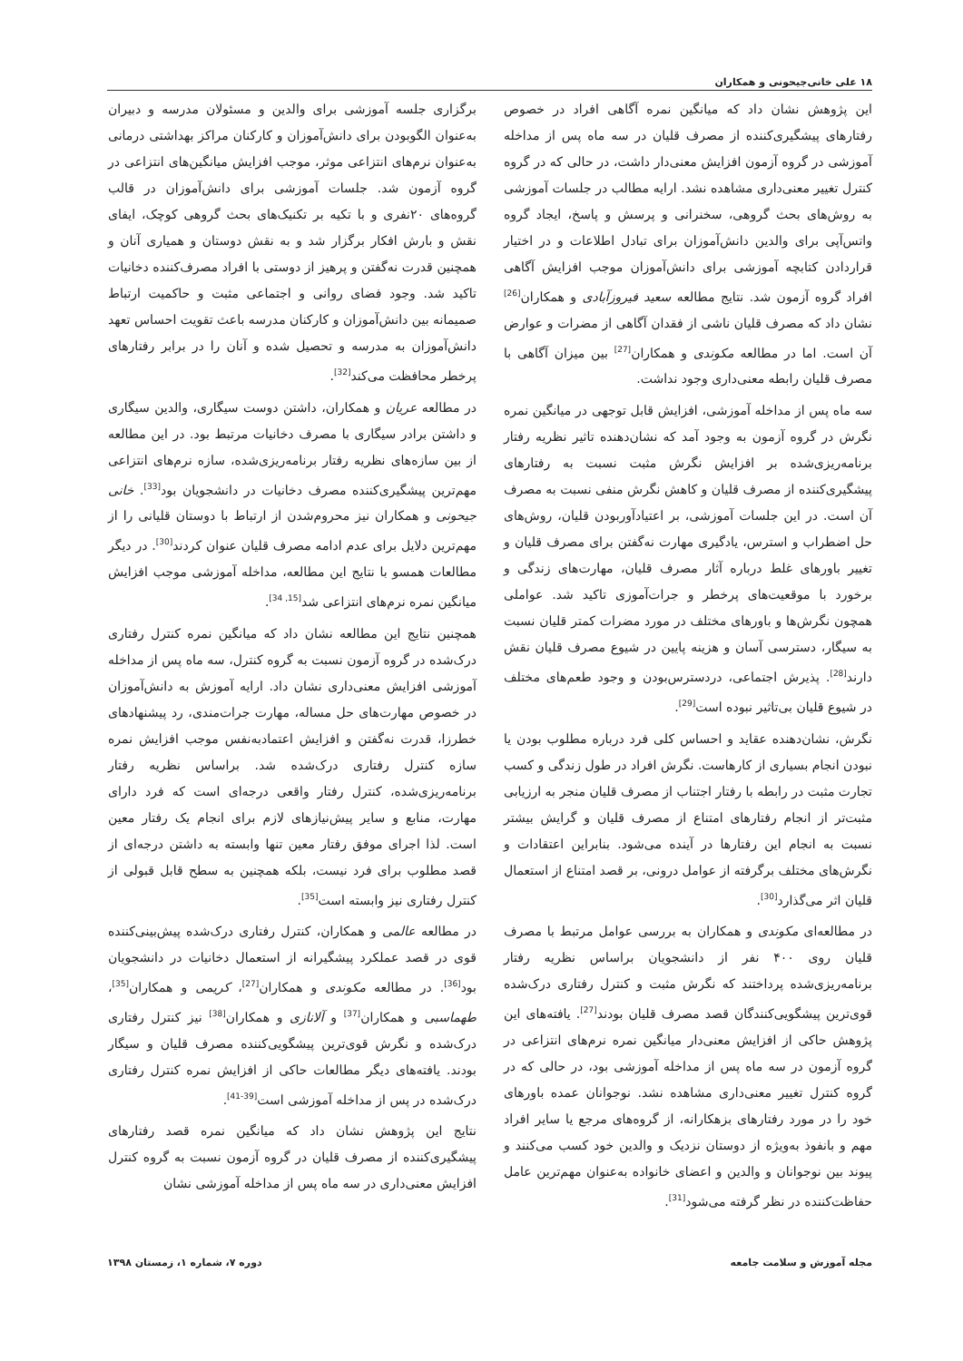۱۸ علی خانی‌جیحونی و همکاران
این پژوهش نشان داد که میانگین نمره آگاهی افراد در خصوص رفتارهای پیشگیری‌کننده از مصرف قلیان در سه ماه پس از مداخله آموزشی در گروه آزمون افزایش معنی‌دار داشت، در حالی که در گروه کنترل تغییر معنی‌داری مشاهده نشد. ارایه مطالب در جلسات آموزشی به روش‌های بحث گروهی، سخنرانی و پرسش و پاسخ، ایجاد گروه واتس‌آپی برای والدین دانش‌آموزان برای تبادل اطلاعات و در اختیار قراردادن کتابچه آموزشی برای دانش‌آموزان موجب افزایش آگاهی افراد گروه آزمون شد. نتایج مطالعه سعید فیروزآبادی و همکاران<sup>[26]</sup> نشان داد که مصرف قلیان ناشی از فقدان آگاهی از مضرات و عوارض آن است. اما در مطالعه مکوندی و همکاران<sup>[27]</sup> بین میزان آگاهی با مصرف قلیان رابطه معنی‌داری وجود نداشت.
سه ماه پس از مداخله آموزشی، افزایش قابل توجهی در میانگین نمره نگرش در گروه آزمون به وجود آمد که نشان‌دهنده تاثیر نظریه رفتار برنامه‌ریزی‌شده بر افزایش نگرش مثبت نسبت به رفتارهای پیشگیری‌کننده از مصرف قلیان و کاهش نگرش منفی نسبت به مصرف آن است. در این جلسات آموزشی، بر اعتیادآوربودن قلیان، روش‌های حل اضطراب و استرس، یادگیری مهارت نه‌گفتن برای مصرف قلیان و تغییر باورهای غلط درباره آثار مصرف قلیان، مهارت‌های زندگی و برخورد با موقعیت‌های پرخطر و جرات‌آموزی تاکید شد. عواملی همچون نگرش‌ها و باورهای مختلف در مورد مضرات کمتر قلیان نسبت به سیگار، دسترسی آسان و هزینه پایین در شیوع مصرف قلیان نقش دارند<sup>[28]</sup>. پذیرش اجتماعی، دردسترس‌بودن و وجود طعم‌های مختلف در شیوع قلیان بی‌تاثیر نبوده است<sup>[29]</sup>.
نگرش، نشان‌دهنده عقاید و احساس کلی فرد درباره مطلوب بودن یا نبودن انجام بسیاری از کارهاست. نگرش افراد در طول زندگی و کسب تجارت مثبت در رابطه با رفتار اجتناب از مصرف قلیان منجر به ارزیابی مثبت‌تر از انجام رفتارهای امتناع از مصرف قلیان و گرایش بیشتر نسبت به انجام این رفتارها در آینده می‌شود. بنابراین اعتقادات و نگرش‌های مختلف برگرفته از عوامل درونی، بر قصد امتناع از استعمال قلیان اثر می‌گذارد<sup>[30]</sup>.
در مطالعه‌ای مکوندی و همکاران به بررسی عوامل مرتبط با مصرف قلیان روی ۴۰۰ نفر از دانشجویان براساس نظریه رفتار برنامه‌ریزی‌شده پرداختند که نگرش مثبت و کنترل رفتاری درک‌شده قوی‌ترین پیشگویی‌کنندگان قصد مصرف قلیان بودند<sup>[27]</sup>. یافته‌های این پژوهش حاکی از افزایش معنی‌دار میانگین نمره نرم‌های انتزاعی در گروه آزمون در سه ماه پس از مداخله آموزشی بود، در حالی که در گروه کنترل تغییر معنی‌داری مشاهده نشد. نوجوانان عمده باورهای خود را در مورد رفتارهای بزهکارانه، از گروه‌های مرجع یا سایر افراد مهم و بانفوذ به‌ویژه از دوستان نزدیک و والدین خود کسب می‌کنند و پیوند بین نوجوانان و والدین و اعضای خانواده به‌عنوان مهم‌ترین عامل حفاظت‌کننده در نظر گرفته می‌شود<sup>[31]</sup>.
برگزاری جلسه آموزشی برای والدین و مسئولان مدرسه و دبیران به‌عنوان الگوبودن برای دانش‌آموزان و کارکنان مراکز بهداشتی درمانی به‌عنوان نرم‌های انتزاعی موثر، موجب افزایش میانگین‌های انتزاعی در گروه آزمون شد. جلسات آموزشی برای دانش‌آموزان در قالب گروه‌های ۲۰نفری و با تکیه بر تکنیک‌های بحث گروهی کوچک، ایفای نقش و بارش افکار برگزار شد و به نقش دوستان و همیاری آنان و همچنین قدرت نه‌گفتن و پرهیز از دوستی با افراد مصرف‌کننده دخانیات تاکید شد. وجود فضای روانی و اجتماعی مثبت و حاکمیت ارتباط صمیمانه بین دانش‌آموزان و کارکنان مدرسه باعث تقویت احساس تعهد دانش‌آموزان به مدرسه و تحصیل شده و آنان را در برابر رفتارهای پرخطر محافظت می‌کند<sup>[32]</sup>.
در مطالعه عریان و همکاران، داشتن دوست سیگاری، والدین سیگاری و داشتن برادر سیگاری با مصرف دخانیات مرتبط بود. در این مطالعه از بین سازه‌های نظریه رفتار برنامه‌ریزی‌شده، سازه نرم‌های انتزاعی مهم‌ترین پیشگیری‌کننده مصرف دخانیات در دانشجویان بود<sup>[33]</sup>. خانی جیحونی و همکاران نیز محروم‌شدن از ارتباط با دوستان قلیانی را از مهم‌ترین دلایل برای عدم ادامه مصرف قلیان عنوان کردند<sup>[30]</sup>. در دیگر مطالعات همسو با نتایج این مطالعه، مداخله آموزشی موجب افزایش میانگین نمره نرم‌های انتزاعی شد<sup>[15, 34]</sup>.
همچنین نتایج این مطالعه نشان داد که میانگین نمره کنترل رفتاری درک‌شده در گروه آزمون نسبت به گروه کنترل، سه ماه پس از مداخله آموزشی افزایش معنی‌داری نشان داد. ارایه آموزش به دانش‌آموزان در خصوص مهارت‌های حل مساله، مهارت جرات‌مندی، رد پیشنهادهای خطرزا، قدرت نه‌گفتن و افزایش اعتمادبه‌نفس موجب افزایش نمره سازه کنترل رفتاری درک‌شده شد. براساس نظریه رفتار برنامه‌ریزی‌شده، کنترل رفتار واقعی درجه‌ای است که فرد دارای مهارت، منابع و سایر پیش‌نیازهای لازم برای انجام یک رفتار معین است. لذا اجرای موفق رفتار معین تنها وابسته به داشتن درجه‌ای از قصد مطلوب برای فرد نیست، بلکه همچنین به سطح قابل قبولی از کنترل رفتاری نیز وابسته است<sup>[35]</sup>.
در مطالعه عالمی و همکاران، کنترل رفتاری درک‌شده پیش‌بینی‌کننده قوی در قصد عملکرد پیشگیرانه از استعمال دخانیات در دانشجویان بود<sup>[36]</sup>. در مطالعه مکوندی و همکاران<sup>[27]</sup>، کریمی و همکاران<sup>[35]</sup>، طهماسبی و همکاران<sup>[37]</sup> و آلانازی و همکاران<sup>[38]</sup> نیز کنترل رفتاری درک‌شده و نگرش قوی‌ترین پیشگویی‌کننده مصرف قلیان و سیگار بودند. یافته‌های دیگر مطالعات حاکی از افزایش نمره کنترل رفتاری درک‌شده در پس از مداخله آموزشی است<sup>[39-41]</sup>.
نتایج این پژوهش نشان داد که میانگین نمره قصد رفتارهای پیشگیری‌کننده از مصرف قلیان در گروه آزمون نسبت به گروه کنترل افزایش معنی‌داری در سه ماه پس از مداخله آموزشی نشان
مجله آموزش و سلامت جامعه دوره ۷، شماره ۱، زمستان ۱۳۹۸